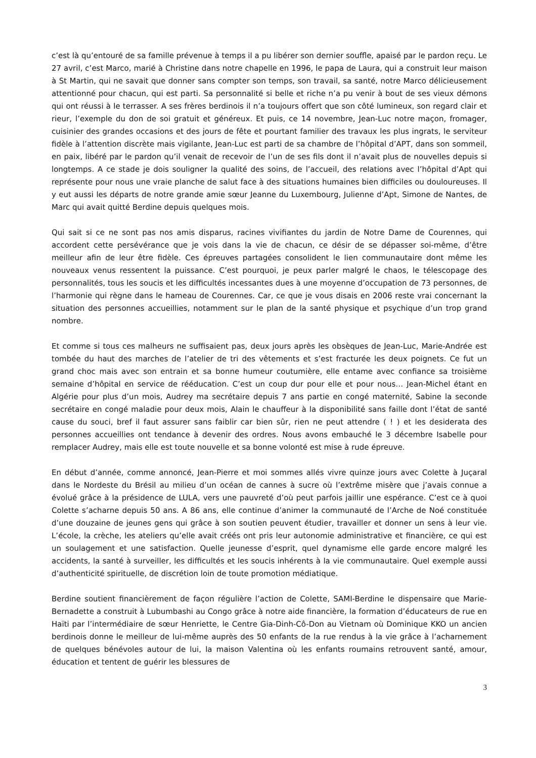c’est là qu’entouré de sa famille prévenue à temps il a pu libérer son dernier souffle, apaisé par le pardon reçu. Le 27 avril, c’est Marco, marié à Christine dans notre chapelle en 1996, le papa de Laura, qui a construit leur maison à St Martin, qui ne savait que donner sans compter son temps, son travail, sa santé, notre Marco délicieusement attentionné pour chacun, qui est parti. Sa personnalité si belle et riche n’a pu venir à bout de ses vieux démons qui ont réussi à le terrasser. A ses frères berdinois il n’a toujours offert que son côté lumineux, son regard clair et rieur, l’exemple du don de soi gratuit et généreux. Et puis, ce 14 novembre, Jean-Luc notre maçon, fromager, cuisinier des grandes occasions et des jours de fête et pourtant familier des travaux les plus ingrats, le serviteur fidèle à l’attention discrète mais vigilante, Jean-Luc est parti de sa chambre de l’hôpital d’APT, dans son sommeil, en paix, libéré par le pardon qu’il venait de recevoir de l’un de ses fils dont il n’avait plus de nouvelles depuis si longtemps. A ce stade je dois souligner la qualité des soins, de l’accueil, des relations avec l’hôpital d’Apt qui représente pour nous une vraie planche de salut face à des situations humaines bien difficiles ou douloureuses. Il y eut aussi les départs de notre grande amie sœur Jeanne du Luxembourg, Julienne d’Apt, Simone de Nantes, de Marc qui avait quitté Berdine depuis quelques mois.
Qui sait si ce ne sont pas nos amis disparus, racines vivifiantes du jardin de Notre Dame de Courennes, qui accordent cette persévérance que je vois dans la vie de chacun, ce désir de se dépasser soi-même, d’être meilleur afin de leur être fidèle. Ces épreuves partagées consolident le lien communautaire dont même les nouveaux venus ressentent la puissance. C’est pourquoi, je peux parler malgré le chaos, le télescopage des personnalités, tous les soucis et les difficultés incessantes dues à une moyenne d’occupation de 73 personnes, de l’harmonie qui règne dans le hameau de Courennes. Car, ce que je vous disais en 2006 reste vrai concernant la situation des personnes accueillies, notamment sur le plan de la santé physique et psychique d’un trop grand nombre.
Et comme si tous ces malheurs ne suffisaient pas, deux jours après les obsèques de Jean-Luc, Marie-Andrée est tombée du haut des marches de l’atelier de tri des vêtements et s’est fracturée les deux poignets. Ce fut un grand choc mais avec son entrain et sa bonne humeur coutumière, elle entame avec confiance sa troisième semaine d’hôpital en service de rééducation. C’est un coup dur pour elle et pour nous… Jean-Michel étant en Algérie pour plus d’un mois, Audrey ma secrétaire depuis 7 ans partie en congé maternité, Sabine la seconde secrétaire en congé maladie pour deux mois, Alain le chauffeur à la disponibilité sans faille dont l’état de santé cause du souci, bref il faut assurer sans faiblir car bien sûr, rien ne peut attendre ( ! ) et les desiderata des personnes accueillies ont tendance à devenir des ordres. Nous avons embauché le 3 décembre Isabelle pour remplacer Audrey, mais elle est toute nouvelle et sa bonne volonté est mise à rude épreuve.
En début d’année, comme annoncé, Jean-Pierre et moi sommes allés vivre quinze jours avec Colette à Juçaral dans le Nordeste du Brésil au milieu d’un océan de cannes à sucre où l’extrême misère que j’avais connue a évolué grâce à la présidence de LULA, vers une pauvreté d’où peut parfois jaillir une espérance. C’est ce à quoi Colette s’acharne depuis 50 ans. A 86 ans, elle continue d’animer la communauté de l’Arche de Noé constituée d’une douzaine de jeunes gens qui grâce à son soutien peuvent étudier, travailler et donner un sens à leur vie. L’école, la crèche, les ateliers qu’elle avait créés ont pris leur autonomie administrative et financière, ce qui est un soulagement et une satisfaction. Quelle jeunesse d’esprit, quel dynamisme elle garde encore malgré les accidents, la santé à surveiller, les difficultés et les soucis inhérents à la vie communautaire. Quel exemple aussi d’authenticité spirituelle, de discrétion loin de toute promotion médiatique.
Berdine soutient financièrement de façon régulière l’action de Colette, SAMI-Berdine le dispensaire que Marie-Bernadette a construit à Lubumbashi au Congo grâce à notre aide financière, la formation d’éducateurs de rue en Haïti par l’intermédiaire de sœur Henriette, le Centre Gia-Dinh-Cô-Don au Vietnam où Dominique KKO un ancien berdinois donne le meilleur de lui-même auprès des 50 enfants de la rue rendus à la vie grâce à l’acharnement de quelques bénévoles autour de lui, la maison Valentina où les enfants roumains retrouvent santé, amour, éducation et tentent de guérir les blessures de
3